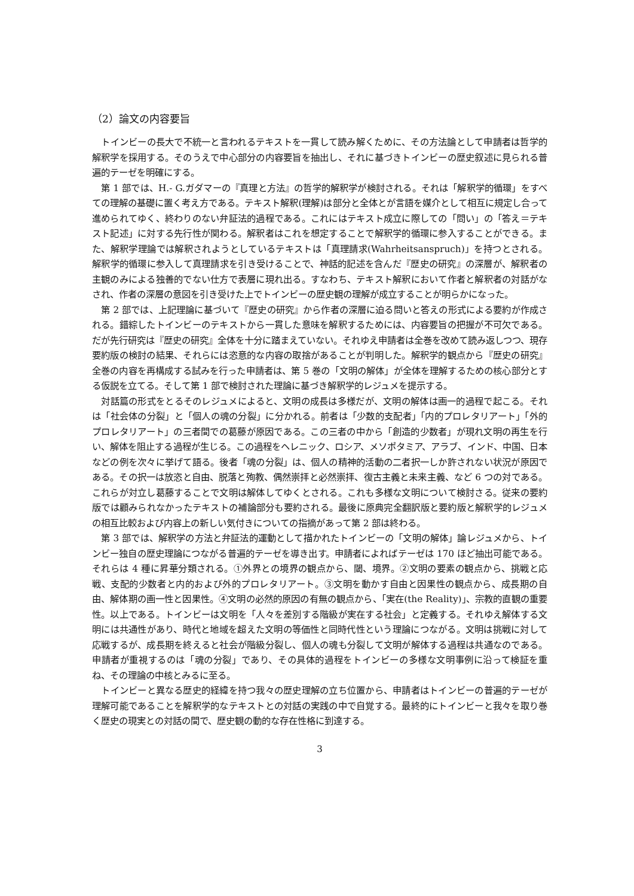（2）論文の内容要旨
トインビーの長大で不統一と言われるテキストを一貫して読み解くために、その方法論として申請者は哲学的解釈学を採用する。そのうえで中心部分の内容要旨を抽出し、それに基づきトインビーの歴史叙述に見られる普遍的テーゼを明確にする。
第 1 部では、H.- G.ガダマーの『真理と方法』の哲学的解釈学が検討される。それは「解釈学的循環」をすべての理解の基礎に置く考え方である。テキスト解釈(理解)は部分と全体とが言語を媒介として相互に規定し合って進められてゆく、終わりのない弁証法的過程である。これにはテキスト成立に際しての「問い」の「答え＝テキスト記述」に対する先行性が関わる。解釈者はこれを想定することで解釈学的循環に参入することができる。また、解釈学理論では解釈されようとしているテキストは「真理請求(Wahrheitsanspruch)」を持つとされる。解釈学的循環に参入して真理請求を引き受けることで、神話的記述を含んだ『歴史の研究』の深層が、解釈者の主観のみによる独善的でない仕方で表層に現れ出る。すなわち、テキスト解釈において作者と解釈者の対話がなされ、作者の深層の意図を引き受けた上でトインビーの歴史観の理解が成立することが明らかになった。
第 2 部では、上記理論に基づいて『歴史の研究』から作者の深層に迫る問いと答えの形式による要約が作成される。錯綜したトインビーのテキストから一貫した意味を解釈するためには、内容要旨の把握が不可欠である。だが先行研究は『歴史の研究』全体を十分に踏まえていない。それゆえ申請者は全巻を改めて読み返しつつ、現存要約版の検討の結果、それらには恣意的な内容の取捨があることが判明した。解釈学的観点から『歴史の研究』全巻の内容を再構成する試みを行った申請者は、第 5 巻の「文明の解体」が全体を理解するための核心部分とする仮説を立てる。そして第 1 部で検討された理論に基づき解釈学的レジュメを提示する。
対話篇の形式をとるそのレジュメによると、文明の成長は多様だが、文明の解体は画一的過程で起こる。それは「社会体の分裂」と「個人の魂の分裂」に分かれる。前者は「少数的支配者」「内的プロレタリアート」「外的プロレタリアート」の三者間での葛藤が原因である。この三者の中から「創造的少数者」が現れ文明の再生を行い、解体を阻止する過程が生じる。この過程をヘレニック、ロシア、メソポタミア、アラブ、インド、中国、日本などの例を次々に挙げて語る。後者「魂の分裂」は、個人の精神的活動の二者択一しか許されない状況が原因である。その択一は放恣と自由、脱落と殉教、偶然崇拝と必然崇拝、復古主義と未来主義、など 6 つの対である。これらが対立し葛藤することで文明は解体してゆくとされる。これも多様な文明について検討さる。従来の要約版では顧みられなかったテキストの補論部分も要約される。最後に原典完全翻訳版と要約版と解釈学的レジュメの相互比較および内容上の新しい気付きについての指摘があって第 2 部は終わる。
第 3 部では、解釈学の方法と弁証法的運動として描かれたトインビーの「文明の解体」論レジュメから、トインビー独自の歴史理論につながる普遍的テーゼを導き出す。申請者によればテーゼは 170 ほど抽出可能である。それらは 4 種に昇華分類される。①外界との境界の観点から、閾、境界。②文明の要素の観点から、挑戦と応戦、支配的少数者と内的および外的プロレタリアート。③文明を動かす自由と因果性の観点から、成長期の自由、解体期の画一性と因果性。④文明の必然的原因の有無の観点から、「実在(the Reality)」、宗教的直観の重要性。以上である。トインビーは文明を「人々を差別する階級が実在する社会」と定義する。それゆえ解体する文明には共通性があり、時代と地域を超えた文明の等価性と同時代性という理論につながる。文明は挑戦に対して応戦するが、成長期を終えると社会が階級分裂し、個人の魂も分裂して文明が解体する過程は共通なのである。申請者が重視するのは「魂の分裂」であり、その具体的過程をトインビーの多様な文明事例に沿って検証を重ね、その理論の中核とみるに至る。
トインビーと異なる歴史的経緯を持つ我々の歴史理解の立ち位置から、申請者はトインビーの普遍的テーゼが理解可能であることを解釈学的なテキストとの対話の実践の中で自覚する。最終的にトインビーと我々を取り巻く歴史の現実との対話の間で、歴史観の動的な存在性格に到達する。
3